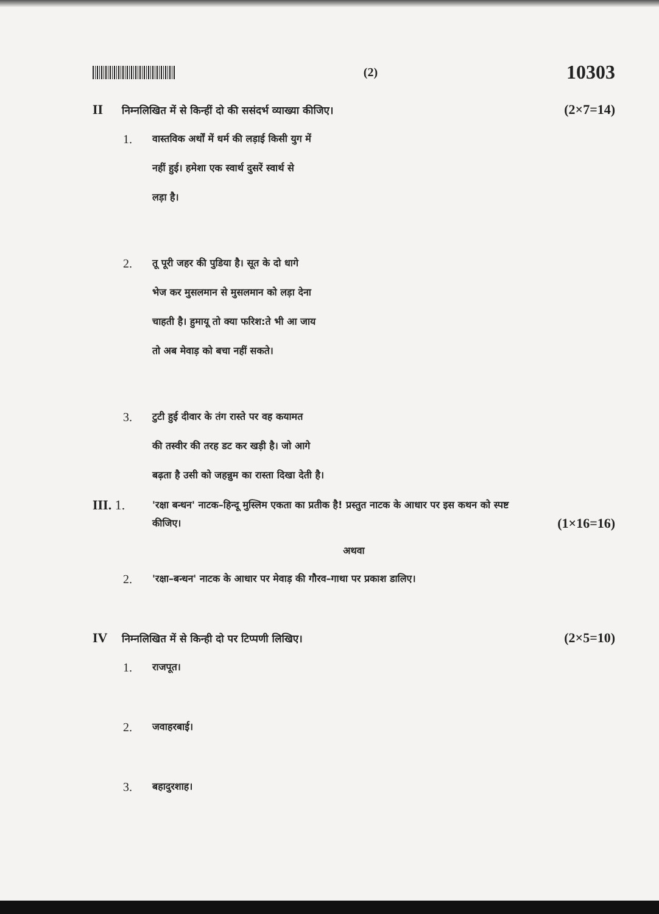(2) 10303
II निम्नलिखित में से किन्हीं दो की ससंदर्भ व्याख्या कीजिए।
(2×7=14)
1.
वास्तविक अर्थों में धर्म की लड़ाई किसी युग में
नहीं हुई। हमेशा एक स्वार्थ दुसरें स्वार्थ से
लड़ा है।
2.
तू पूरी जहर की पुडिया है। सूत के दो धागे
भेज कर मुसलमान से मुसलमान को लड़ा देना
चाहती है। हुमायू तो क्या फरिश:ते भी आ जाय
तो अब मेवाड़ को बचा नहीं सकते।
3.
टुटी हुई दीवार के तंग रास्ते पर वह कयामत
की तस्वीर की तरह डट कर खड़ी है। जो आगे
बढ़ता है उसी को जहन्नुम का रास्ता दिखा देती है।
III. 1.
'रक्षा बन्धन' नाटक–हिन्दू मुस्लिम एकता का प्रतीक है! प्रस्तुत नाटक के आधार पर इस कथन को स्पष्ट
कीजिए। (1×16=16)
अथवा
2.
'रक्षा–बन्धन' नाटक के आधार पर मेवाड़ की गौरव–गाथा पर प्रकाश डालिए।
IV निम्नलिखित में से किन्ही दो पर टिप्पणी लिखिए।
(2×5=10)
1.
राजपूत।
2.
जवाहरबाई।
3.
बहादुरशाह।